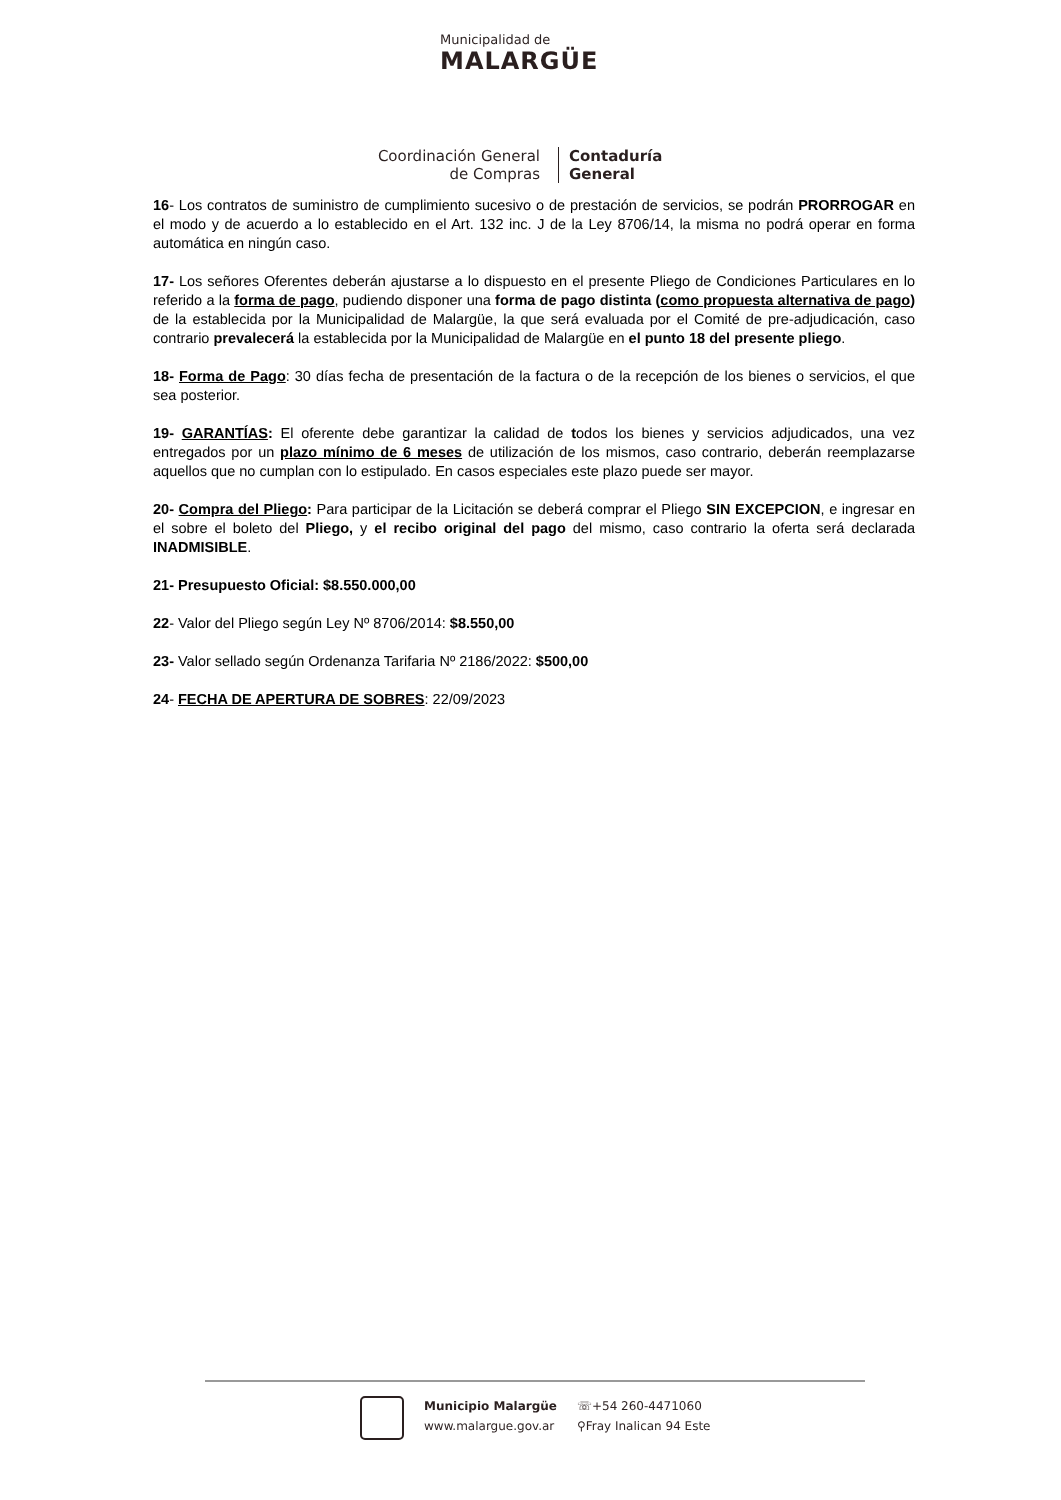Municipalidad de
MALARGÜE
Coordinación General
de Compras
Contaduría
General
16- Los contratos de suministro de cumplimiento sucesivo o de prestación de servicios, se podrán PRORROGAR en el modo y de acuerdo a lo establecido en el Art. 132 inc. J de la Ley 8706/14, la misma no podrá operar en forma automática en ningún caso.
17- Los señores Oferentes deberán ajustarse a lo dispuesto en el presente Pliego de Condiciones Particulares en lo referido a la forma de pago, pudiendo disponer una forma de pago distinta (como propuesta alternativa de pago) de la establecida por la Municipalidad de Malargüe, la que será evaluada por el Comité de pre-adjudicación, caso contrario prevalecerá la establecida por la Municipalidad de Malargüe en el punto 18 del presente pliego.
18- Forma de Pago: 30 días fecha de presentación de la factura o de la recepción de los bienes o servicios, el que sea posterior.
19- GARANTÍAS: El oferente debe garantizar la calidad de todos los bienes y servicios adjudicados, una vez entregados por un plazo mínimo de 6 meses de utilización de los mismos, caso contrario, deberán reemplazarse aquellos que no cumplan con lo estipulado. En casos especiales este plazo puede ser mayor.
20- Compra del Pliego: Para participar de la Licitación se deberá comprar el Pliego SIN EXCEPCION, e ingresar en el sobre el boleto del Pliego, y el recibo original del pago del mismo, caso contrario la oferta será declarada INADMISIBLE.
21- Presupuesto Oficial: $8.550.000,00
22- Valor del Pliego según Ley Nº 8706/2014: $8.550,00
23- Valor sellado según Ordenanza Tarifaria Nº 2186/2022: $500,00
24- FECHA DE APERTURA DE SOBRES: 22/09/2023
Municipio Malargüe
www.malargue.gov.ar
☏+54 260-4471060
⚲Fray Inalican 94 Este